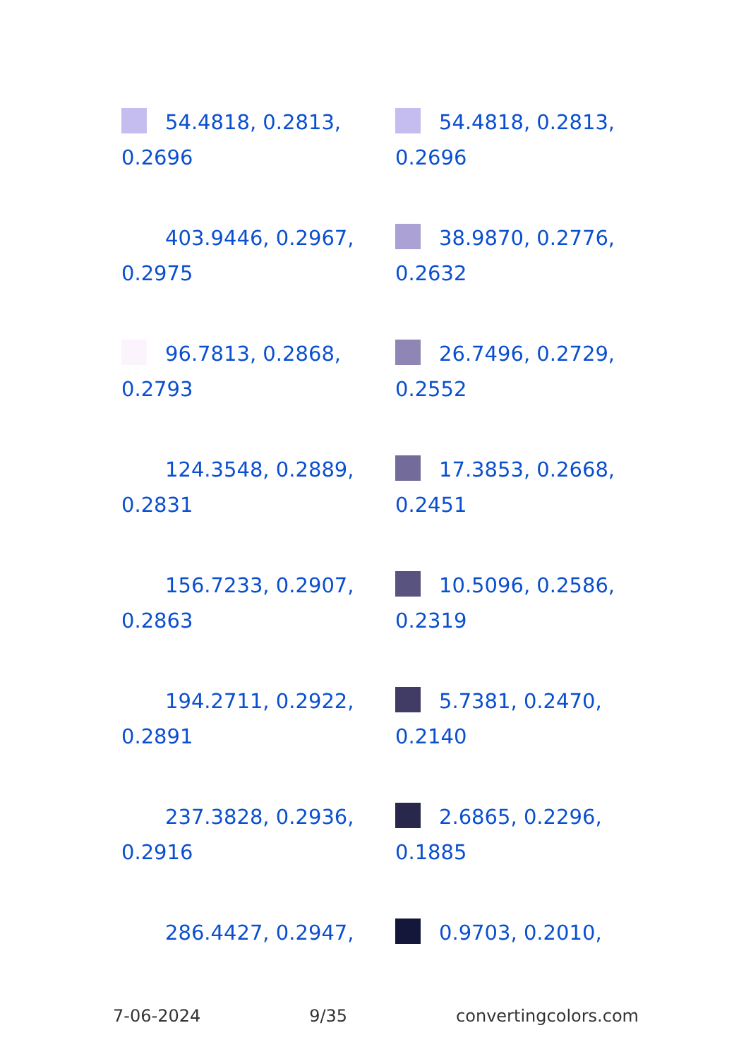54.4818, 0.2813, 0.2696
54.4818, 0.2813, 0.2696
403.9446, 0.2967, 0.2975
38.9870, 0.2776, 0.2632
96.7813, 0.2868, 0.2793
26.7496, 0.2729, 0.2552
124.3548, 0.2889, 0.2831
17.3853, 0.2668, 0.2451
156.7233, 0.2907, 0.2863
10.5096, 0.2586, 0.2319
194.2711, 0.2922, 0.2891
5.7381, 0.2470, 0.2140
237.3828, 0.2936, 0.2916
2.6865, 0.2296, 0.1885
286.4427, 0.2947,
0.9703, 0.2010,
7-06-2024 9/35 convertingcolors.com